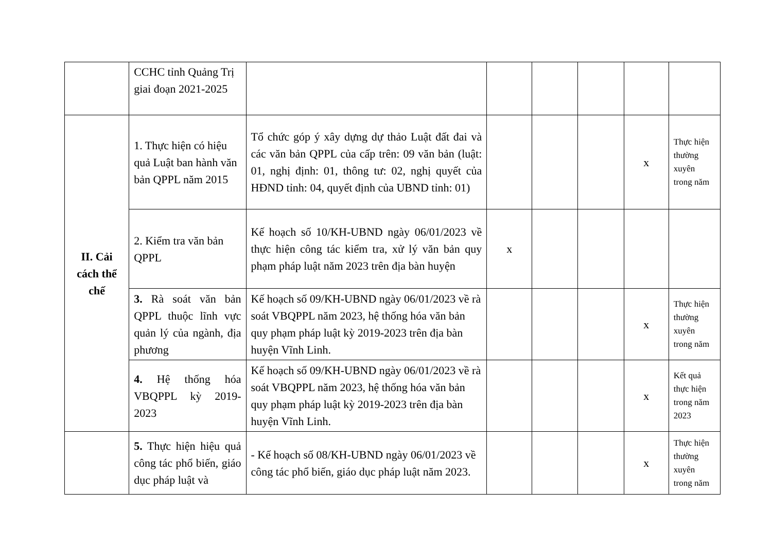| | CCHC tỉnh Quảng Trị giai đoạn 2021-2025 | | | | | | |
| II. Cải cách thể chế | 1. Thực hiện có hiệu quả Luật ban hành văn bản QPPL năm 2015 | Tổ chức góp ý xây dựng dự thảo Luật đất đai và các văn bản QPPL của cấp trên: 09 văn bản (luật: 01, nghị định: 01, thông tư: 02, nghị quyết của HĐND tỉnh: 04, quyết định của UBND tỉnh: 01) | | | | x | Thực hiện thường xuyên trong năm |
| | 2. Kiểm tra văn bản QPPL | Kế hoạch số 10/KH-UBND ngày 06/01/2023 về thực hiện công tác kiểm tra, xử lý văn bản quy phạm pháp luật năm 2023 trên địa bàn huyện | x | | | | |
| | 3. Rà soát văn bản QPPL thuộc lĩnh vực quản lý của ngành, địa phương | Kế hoạch số 09/KH-UBND ngày 06/01/2023 về rà soát VBQPPL năm 2023, hệ thống hóa văn bản quy phạm pháp luật kỳ 2019-2023 trên địa bàn huyện Vĩnh Linh. | | | | x | Thực hiện thường xuyên trong năm |
| | 4. Hệ thống hóa VBQPPL kỳ 2019-2023 | Kế hoạch số 09/KH-UBND ngày 06/01/2023 về rà soát VBQPPL năm 2023, hệ thống hóa văn bản quy phạm pháp luật kỳ 2019-2023 trên địa bàn huyện Vĩnh Linh. | | | | x | Kết quả thực hiện trong năm 2023 |
| | 5. Thực hiện hiệu quả công tác phổ biến, giáo dục pháp luật và | - Kế hoạch số 08/KH-UBND ngày 06/01/2023 về công tác phổ biến, giáo dục pháp luật năm 2023. | | | | x | Thực hiện thường xuyên trong năm |